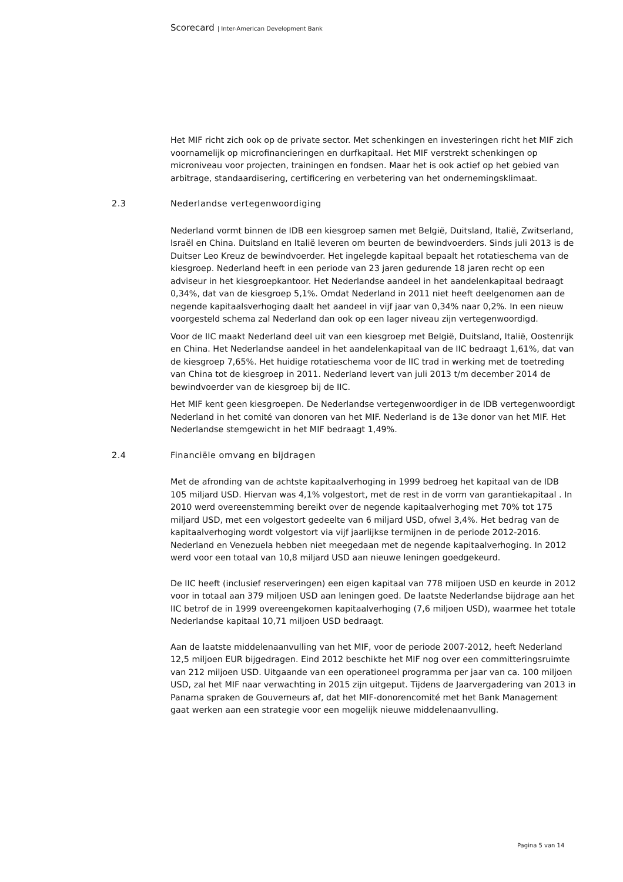Scorecard | Inter-American Development Bank
Het MIF richt zich ook op de private sector. Met schenkingen en investeringen richt het MIF zich voornamelijk op microfinancieringen en durfkapitaal. Het MIF verstrekt schenkingen op microniveau voor projecten, trainingen en fondsen. Maar het is ook actief op het gebied van arbitrage, standaardisering, certificering en verbetering van het ondernemingsklimaat.
2.3 Nederlandse vertegenwoordiging
Nederland vormt binnen de IDB een kiesgroep samen met België, Duitsland, Italië, Zwitserland, Israël en China. Duitsland en Italië leveren om beurten de bewindvoerders. Sinds juli 2013 is de Duitser Leo Kreuz de bewindvoerder. Het ingelegde kapitaal bepaalt het rotatieschema van de kiesgroep. Nederland heeft in een periode van 23 jaren gedurende 18 jaren recht op een adviseur in het kiesgroepkantoor. Het Nederlandse aandeel in het aandelenkapitaal bedraagt 0,34%, dat van de kiesgroep 5,1%. Omdat Nederland in 2011 niet heeft deelgenomen aan de negende kapitaalsverhoging daalt het aandeel in vijf jaar van 0,34% naar 0,2%. In een nieuw voorgesteld schema zal Nederland dan ook op een lager niveau zijn vertegenwoordigd.
Voor de IIC maakt Nederland deel uit van een kiesgroep met België, Duitsland, Italië, Oostenrijk en China. Het Nederlandse aandeel in het aandelenkapitaal van de IIC bedraagt 1,61%, dat van de kiesgroep 7,65%. Het huidige rotatieschema voor de IIC trad in werking met de toetreding van China tot de kiesgroep in 2011. Nederland levert van juli 2013 t/m december 2014 de bewindvoerder van de kiesgroep bij de IIC.
Het MIF kent geen kiesgroepen. De Nederlandse vertegenwoordiger in de IDB vertegenwoordigt Nederland in het comité van donoren van het MIF. Nederland is de 13e donor van het MIF. Het Nederlandse stemgewicht in het MIF bedraagt 1,49%.
2.4 Financiële omvang en bijdragen
Met de afronding van de achtste kapitaalverhoging in 1999 bedroeg het kapitaal van de IDB 105 miljard USD. Hiervan was 4,1% volgestort, met de rest in de vorm van garantiekapitaal . In 2010 werd overeenstemming bereikt over de negende kapitaalverhoging met 70% tot 175 miljard USD, met een volgestort gedeelte van 6 miljard USD, ofwel 3,4%. Het bedrag van de kapitaalverhoging wordt volgestort via vijf jaarlijkse termijnen in de periode 2012-2016. Nederland en Venezuela hebben niet meegedaan met de negende kapitaalverhoging. In 2012 werd voor een totaal van 10,8 miljard USD aan nieuwe leningen goedgekeurd.
De IIC heeft (inclusief reserveringen) een eigen kapitaal van 778 miljoen USD en keurde in 2012 voor in totaal aan 379 miljoen USD aan leningen goed. De laatste Nederlandse bijdrage aan het IIC betrof de in 1999 overeengekomen kapitaalverhoging (7,6 miljoen USD), waarmee het totale Nederlandse kapitaal 10,71 miljoen USD bedraagt.
Aan de laatste middelenaanvulling van het MIF, voor de periode 2007-2012, heeft Nederland 12,5 miljoen EUR bijgedragen. Eind 2012 beschikte het MIF nog over een committeringsruimte van 212 miljoen USD. Uitgaande van een operationeel programma per jaar van ca. 100 miljoen USD, zal het MIF naar verwachting in 2015 zijn uitgeput. Tijdens de Jaarvergadering van 2013 in Panama spraken de Gouverneurs af, dat het MIF-donorencomité met het Bank Management gaat werken aan een strategie voor een mogelijk nieuwe middelenaanvulling.
Pagina 5 van 14